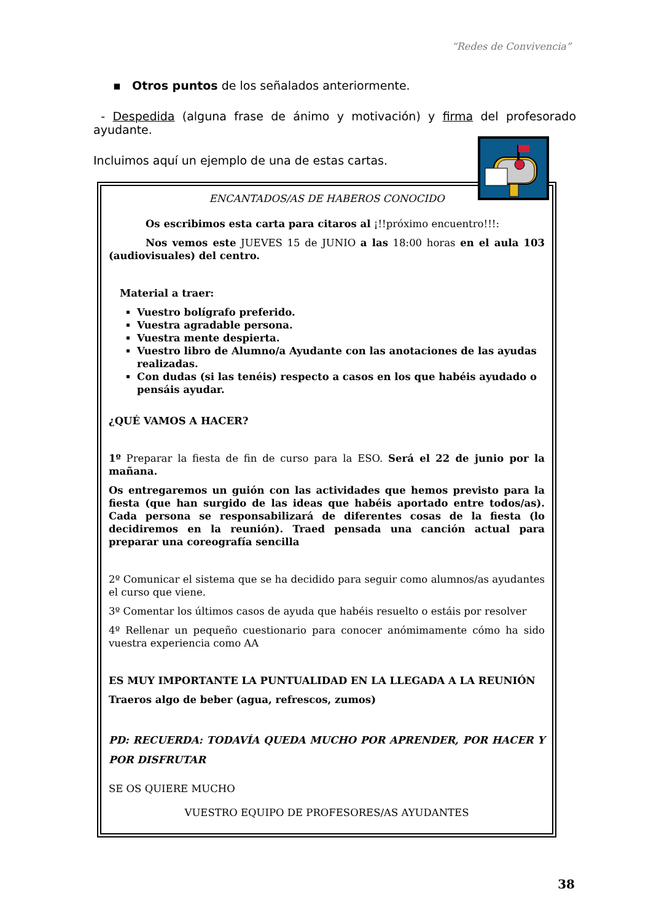“Redes de Convivencia”
▪ Otros puntos de los señalados anteriormente.
- Despedida (alguna frase de ánimo y motivación) y firma del profesorado ayudante.
Incluimos aquí un ejemplo de una de estas cartas.
ENCANTADOS/AS DE HABEROS CONOCIDO
Os escribimos esta carta para citaros al ¡!!próximo encuentro!!!:
Nos vemos este JUEVES 15 de JUNIO a las 18:00 horas en el aula 103 (audiovisuales) del centro.
Material a traer:
Vuestro bolígrafo preferido.
Vuestra agradable persona.
Vuestra mente despierta.
Vuestro libro de Alumno/a Ayudante con las anotaciones de las ayudas realizadas.
Con dudas (si las tenéis) respecto a casos en los que habéis ayudado o pensáis ayudar.
¿QUÉ VAMOS A HACER?
1º Preparar la fiesta de fin de curso para la ESO. Será el 22 de junio por la mañana.
Os entregaremos un guión con las actividades que hemos previsto para la fiesta (que han surgido de las ideas que habéis aportado entre todos/as). Cada persona se responsabilizará de diferentes cosas de la fiesta (lo decidiremos en la reunión). Traed pensada una canción actual para preparar una coreografía sencilla
2º Comunicar el sistema que se ha decidido para seguir como alumnos/as ayudantes el curso que viene.
3º Comentar los últimos casos de ayuda que habéis resuelto o estáis por resolver
4º Rellenar un pequeño cuestionario para conocer anómimamente cómo ha sido vuestra experiencia como AA
ES MUY IMPORTANTE LA PUNTUALIDAD EN LA LLEGADA A LA REUNIÓN
Traeros algo de beber (agua, refrescos, zumos)
PD: RECUERDA: TODAVÍA QUEDA MUCHO POR APRENDER, POR HACER Y POR DISFRUTAR
SE OS QUIERE MUCHO
VUESTRO EQUIPO DE PROFESORES/AS AYUDANTES
38